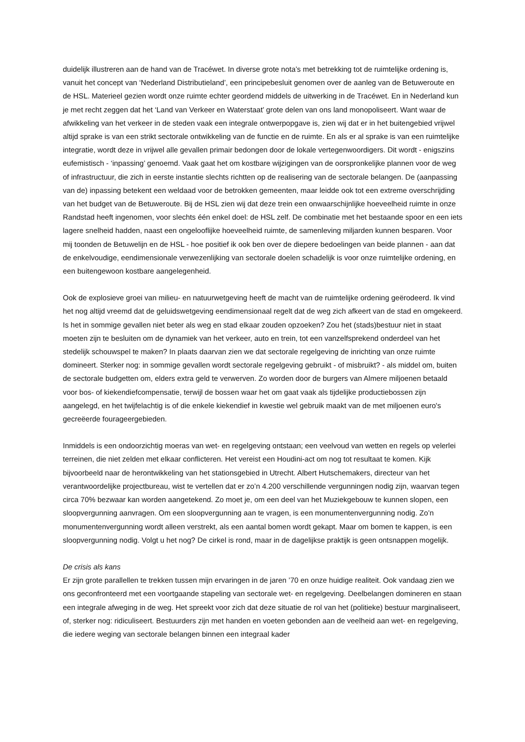duidelijk illustreren aan de hand van de Tracéwet. In diverse grote nota’s met betrekking tot de ruimtelijke ordening is, vanuit het concept van ‘Nederland Distributieland’, een principebesluit genomen over de aanleg van de Betuweroute en de HSL. Materieel gezien wordt onze ruimte echter geordend middels de uitwerking in de Tracéwet. En in Nederland kun je met recht zeggen dat het ‘Land van Verkeer en Waterstaat’ grote delen van ons land monopoliseert. Want waar de afwikkeling van het verkeer in de steden vaak een integrale ontwerpopgave is, zien wij dat er in het buitengebied vrijwel altijd sprake is van een strikt sectorale ontwikkeling van de functie en de ruimte. En als er al sprake is van een ruimtelijke integratie, wordt deze in vrijwel alle gevallen primair bedongen door de lokale vertegenwoordigers. Dit wordt - enigszins eufemistisch - ‘inpassing’ genoemd. Vaak gaat het om kostbare wijzigingen van de oorspronkelijke plannen voor de weg of infrastructuur, die zich in eerste instantie slechts richtten op de realisering van de sectorale belangen. De (aanpassing van de) inpassing betekent een weldaad voor de betrokken gemeenten, maar leidde ook tot een extreme overschrijding van het budget van de Betuweroute. Bij de HSL zien wij dat deze trein een onwaarschijnlijke hoeveelheid ruimte in onze Randstad heeft ingenomen, voor slechts één enkel doel: de HSL zelf. De combinatie met het bestaande spoor en een iets lagere snelheid hadden, naast een ongelooflijke hoeveelheid ruimte, de samenleving miljarden kunnen besparen. Voor mij toonden de Betuwelijn en de HSL - hoe positief ik ook ben over de diepere bedoelingen van beide plannen - aan dat de enkelvoudige, eendimensionale verwezenlijking van sectorale doelen schadelijk is voor onze ruimtelijke ordening, en een buitengewoon kostbare aangelegenheid.
Ook de explosieve groei van milieu- en natuurwetgeving heeft de macht van de ruimtelijke ordening geërodeerd. Ik vind het nog altijd vreemd dat de geluidswetgeving eendimensionaal regelt dat de weg zich afkeert van de stad en omgekeerd. Is het in sommige gevallen niet beter als weg en stad elkaar zouden opzoeken? Zou het (stads)bestuur niet in staat moeten zijn te besluiten om de dynamiek van het verkeer, auto en trein, tot een vanzelfsprekend onderdeel van het stedelijk schouwspel te maken? In plaats daarvan zien we dat sectorale regelgeving de inrichting van onze ruimte domineert. Sterker nog: in sommige gevallen wordt sectorale regelgeving gebruikt - of misbruikt? - als middel om, buiten de sectorale budgetten om, elders extra geld te verwerven. Zo worden door de burgers van Almere miljoenen betaald voor bos- of kiekendiefcompensatie, terwijl de bossen waar het om gaat vaak als tijdelijke productiebossen zijn aangelegd, en het twijfelachtig is of die enkele kiekendief in kwestie wel gebruik maakt van de met miljoenen euro's gecreëerde fourageergebieden.
Inmiddels is een ondoorzichtig moeras van wet- en regelgeving ontstaan; een veelvoud van wetten en regels op velerlei terreinen, die niet zelden met elkaar conflicteren. Het vereist een Houdini-act om nog tot resultaat te komen. Kijk bijvoorbeeld naar de herontwikkeling van het stationsgebied in Utrecht. Albert Hutschemakers, directeur van het verantwoordelijke projectbureau, wist te vertellen dat er zo’n 4.200 verschillende vergunningen nodig zijn, waarvan tegen circa 70% bezwaar kan worden aangetekend. Zo moet je, om een deel van het Muziekgebouw te kunnen slopen, een sloopvergunning aanvragen. Om een sloopvergunning aan te vragen, is een monumentenvergunning nodig. Zo’n monumentenvergunning wordt alleen verstrekt, als een aantal bomen wordt gekapt. Maar om bomen te kappen, is een sloopvergunning nodig. Volgt u het nog? De cirkel is rond, maar in de dagelijkse praktijk is geen ontsnappen mogelijk.
De crisis als kans
Er zijn grote parallellen te trekken tussen mijn ervaringen in de jaren ’70 en onze huidige realiteit. Ook vandaag zien we ons geconfronteerd met een voortgaande stapeling van sectorale wet- en regelgeving. Deelbelangen domineren en staan een integrale afweging in de weg. Het spreekt voor zich dat deze situatie de rol van het (politieke) bestuur marginaliseert, of, sterker nog: ridiculiseert. Bestuurders zijn met handen en voeten gebonden aan de veelheid aan wet- en regelgeving, die iedere weging van sectorale belangen binnen een integraal kader